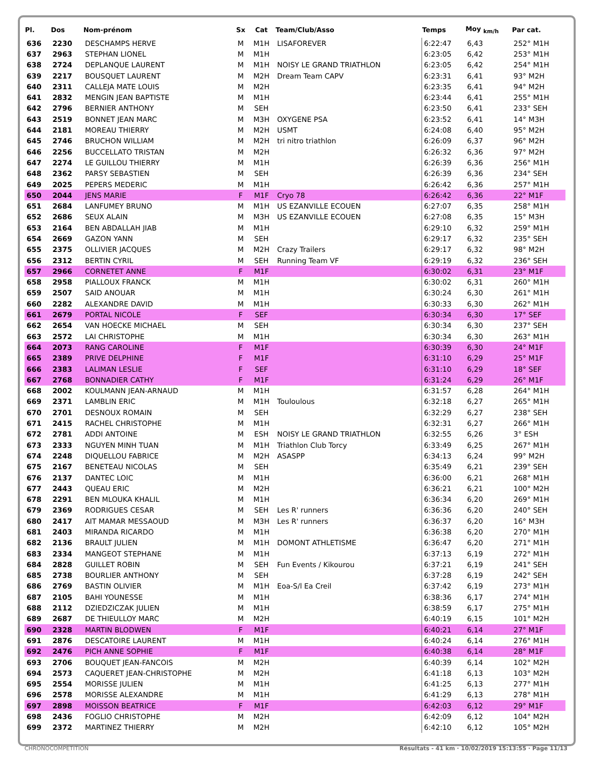| Pl. | Dos | Nom-prénom | Sx | Cat | Team/Club/Asso | Temps | Moy <sub>km/h</sub> | Par cat. |
| --- | --- | --- | --- | --- | --- | --- | --- | --- |
| 636 | 2230 | DESCHAMPS HERVE | M | M1H | LISAFOREVER | 6:22:47 | 6,43 | 252° M1H |
| 637 | 2963 | STEPHAN LIONEL | M | M1H | | 6:23:05 | 6,42 | 253° M1H |
| 638 | 2724 | DEPLANQUE LAURENT | M | M1H | NOISY LE GRAND TRIATHLON | 6:23:05 | 6,42 | 254° M1H |
| 639 | 2217 | BOUSQUET LAURENT | M | M2H | Dream Team CAPV | 6:23:31 | 6,41 | 93° M2H |
| 640 | 2311 | CALLEJA MATE LOUIS | M | M2H | | 6:23:35 | 6,41 | 94° M2H |
| 641 | 2832 | MENGIN JEAN BAPTISTE | M | M1H | | 6:23:44 | 6,41 | 255° M1H |
| 642 | 2796 | BERNIER ANTHONY | M | SEH | | 6:23:50 | 6,41 | 233° SEH |
| 643 | 2519 | BONNET JEAN MARC | M | M3H | OXYGENE PSA | 6:23:52 | 6,41 | 14° M3H |
| 644 | 2181 | MOREAU THIERRY | M | M2H | USMT | 6:24:08 | 6,40 | 95° M2H |
| 645 | 2746 | BRUCHON WILLIAM | M | M2H | tri nitro triathlon | 6:26:09 | 6,37 | 96° M2H |
| 646 | 2256 | BUCCELLATO TRISTAN | M | M2H | | 6:26:32 | 6,36 | 97° M2H |
| 647 | 2274 | LE GUILLOU THIERRY | M | M1H | | 6:26:39 | 6,36 | 256° M1H |
| 648 | 2362 | PARSY SEBASTIEN | M | SEH | | 6:26:39 | 6,36 | 234° SEH |
| 649 | 2025 | PEPERS MEDERIC | M | M1H | | 6:26:42 | 6,36 | 257° M1H |
| 650 | 2044 | JENS MARIE | F | M1F | Cryo 78 | 6:26:42 | 6,36 | 22° M1F |
| 651 | 2684 | LANFUMEY BRUNO | M | M1H | US EZANVILLE ECOUEN | 6:27:07 | 6,35 | 258° M1H |
| 652 | 2686 | SEUX ALAIN | M | M3H | US EZANVILLE ECOUEN | 6:27:08 | 6,35 | 15° M3H |
| 653 | 2164 | BEN ABDALLAH JIAB | M | M1H | | 6:29:10 | 6,32 | 259° M1H |
| 654 | 2669 | GAZON YANN | M | SEH | | 6:29:17 | 6,32 | 235° SEH |
| 655 | 2375 | OLLIVIER JACQUES | M | M2H | Crazy Trailers | 6:29:17 | 6,32 | 98° M2H |
| 656 | 2312 | BERTIN CYRIL | M | SEH | Running Team VF | 6:29:19 | 6,32 | 236° SEH |
| 657 | 2966 | CORNETET ANNE | F | M1F | | 6:30:02 | 6,31 | 23° M1F |
| 658 | 2958 | PIALLOUX FRANCK | M | M1H | | 6:30:02 | 6,31 | 260° M1H |
| 659 | 2507 | SAID ANOUAR | M | M1H | | 6:30:24 | 6,30 | 261° M1H |
| 660 | 2282 | ALEXANDRE DAVID | M | M1H | | 6:30:33 | 6,30 | 262° M1H |
| 661 | 2679 | PORTAL NICOLE | F | SEF | | 6:30:34 | 6,30 | 17° SEF |
| 662 | 2654 | VAN HOECKE MICHAEL | M | SEH | | 6:30:34 | 6,30 | 237° SEH |
| 663 | 2572 | LAI CHRISTOPHE | M | M1H | | 6:30:34 | 6,30 | 263° M1H |
| 664 | 2073 | RANG CAROLINE | F | M1F | | 6:30:39 | 6,30 | 24° M1F |
| 665 | 2389 | PRIVE DELPHINE | F | M1F | | 6:31:10 | 6,29 | 25° M1F |
| 666 | 2383 | LALIMAN LESLIE | F | SEF | | 6:31:10 | 6,29 | 18° SEF |
| 667 | 2768 | BONNADIER CATHY | F | M1F | | 6:31:24 | 6,29 | 26° M1F |
| 668 | 2002 | KOULMANN JEAN-ARNAUD | M | M1H | | 6:31:57 | 6,28 | 264° M1H |
| 669 | 2371 | LAMBLIN ERIC | M | M1H | Touloulous | 6:32:18 | 6,27 | 265° M1H |
| 670 | 2701 | DESNOUX ROMAIN | M | SEH | | 6:32:29 | 6,27 | 238° SEH |
| 671 | 2415 | RACHEL CHRISTOPHE | M | M1H | | 6:32:31 | 6,27 | 266° M1H |
| 672 | 2781 | ADDI ANTOINE | M | ESH | NOISY LE GRAND TRIATHLON | 6:32:55 | 6,26 | 3° ESH |
| 673 | 2333 | NGUYEN MINH TUAN | M | M1H | Triathlon Club Torcy | 6:33:49 | 6,25 | 267° M1H |
| 674 | 2248 | DIQUELLOU FABRICE | M | M2H | ASASPP | 6:34:13 | 6,24 | 99° M2H |
| 675 | 2167 | BENETEAU NICOLAS | M | SEH | | 6:35:49 | 6,21 | 239° SEH |
| 676 | 2137 | DANTEC LOIC | M | M1H | | 6:36:00 | 6,21 | 268° M1H |
| 677 | 2443 | QUEAU ERIC | M | M2H | | 6:36:21 | 6,21 | 100° M2H |
| 678 | 2291 | BEN MLOUKA KHALIL | M | M1H | | 6:36:34 | 6,20 | 269° M1H |
| 679 | 2369 | RODRIGUES CESAR | M | SEH | Les R' runners | 6:36:36 | 6,20 | 240° SEH |
| 680 | 2417 | AIT MAMAR MESSAOUD | M | M3H | Les R' runners | 6:36:37 | 6,20 | 16° M3H |
| 681 | 2403 | MIRANDA RICARDO | M | M1H | | 6:36:38 | 6,20 | 270° M1H |
| 682 | 2136 | BRAULT JULIEN | M | M1H | DOMONT ATHLETISME | 6:36:47 | 6,20 | 271° M1H |
| 683 | 2334 | MANGEOT STEPHANE | M | M1H | | 6:37:13 | 6,19 | 272° M1H |
| 684 | 2828 | GUILLET ROBIN | M | SEH | Fun Events / Kikourou | 6:37:21 | 6,19 | 241° SEH |
| 685 | 2738 | BOURLIER ANTHONY | M | SEH | | 6:37:28 | 6,19 | 242° SEH |
| 686 | 2769 | BASTIN OLIVIER | M | M1H | Eoa-S/l Ea Creil | 6:37:42 | 6,19 | 273° M1H |
| 687 | 2105 | BAHI YOUNESSE | M | M1H | | 6:38:36 | 6,17 | 274° M1H |
| 688 | 2112 | DZIEDZICZAK JULIEN | M | M1H | | 6:38:59 | 6,17 | 275° M1H |
| 689 | 2687 | DE THIEULLOY MARC | M | M2H | | 6:40:19 | 6,15 | 101° M2H |
| 690 | 2328 | MARTIN BLODWEN | F | M1F | | 6:40:21 | 6,14 | 27° M1F |
| 691 | 2876 | DESCATOIRE LAURENT | M | M1H | | 6:40:24 | 6,14 | 276° M1H |
| 692 | 2476 | PICH ANNE SOPHIE | F | M1F | | 6:40:38 | 6,14 | 28° M1F |
| 693 | 2706 | BOUQUET JEAN-FANCOIS | M | M2H | | 6:40:39 | 6,14 | 102° M2H |
| 694 | 2573 | CAQUERET JEAN-CHRISTOPHE | M | M2H | | 6:41:18 | 6,13 | 103° M2H |
| 695 | 2554 | MORISSE JULIEN | M | M1H | | 6:41:25 | 6,13 | 277° M1H |
| 696 | 2578 | MORISSE ALEXANDRE | M | M1H | | 6:41:29 | 6,13 | 278° M1H |
| 697 | 2898 | MOISSON BEATRICE | F | M1F | | 6:42:03 | 6,12 | 29° M1F |
| 698 | 2436 | FOGLIO CHRISTOPHE | M | M2H | | 6:42:09 | 6,12 | 104° M2H |
| 699 | 2372 | MARTINEZ THIERRY | M | M2H | | 6:42:10 | 6,12 | 105° M2H |
CHRONOCOMPETITION Résultats - 41 km · 10/02/2019 15:13:55 · Page 11/13